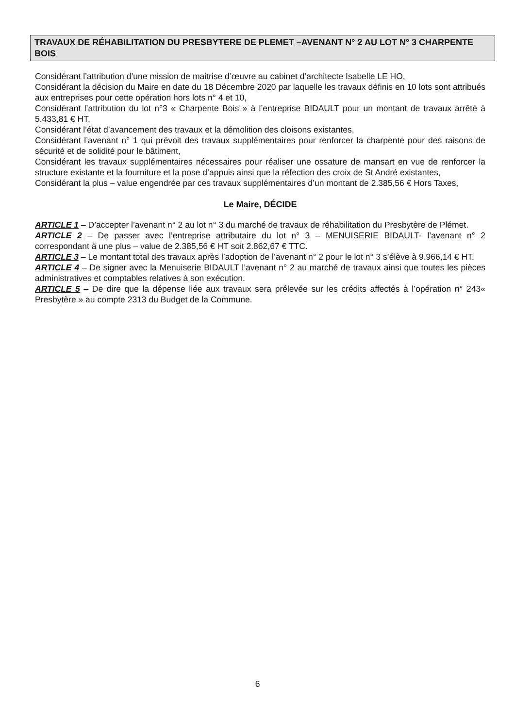TRAVAUX DE RÉHABILITATION DU PRESBYTERE DE PLEMET –AVENANT N° 2 AU LOT N° 3 CHARPENTE BOIS
Considérant l’attribution d’une mission de maitrise d’œuvre au cabinet d’architecte Isabelle LE HO,
Considérant la décision du Maire en date du 18 Décembre 2020 par laquelle les travaux définis en 10 lots sont attribués aux entreprises pour cette opération hors lots n° 4 et 10,
Considérant l’attribution du lot n°3 « Charpente Bois » à l’entreprise BIDAULT pour un montant de travaux arrêté à 5.433,81 € HT,
Considérant l’état d’avancement des travaux et la démolition des cloisons existantes,
Considérant l’avenant n° 1 qui prévoit des travaux supplémentaires pour renforcer la charpente pour des raisons de sécurité et de solidité pour le bâtiment,
Considérant les travaux supplémentaires nécessaires pour réaliser une ossature de mansart en vue de renforcer la structure existante et la fourniture et la pose d’appuis ainsi que la réfection des croix de St André existantes,
Considérant la plus – value engendrée par ces travaux supplémentaires d’un montant de 2.385,56 € Hors Taxes,
Le Maire, DÉCIDE
ARTICLE 1 – D’accepter l’avenant n° 2 au lot n° 3 du marché de travaux de réhabilitation du Presbytère de Plémet.
ARTICLE 2 – De passer avec l’entreprise attributaire du lot n° 3 – MENUISERIE BIDAULT- l’avenant n° 2 correspondant à une plus – value de 2.385,56 € HT soit 2.862,67 € TTC.
ARTICLE 3 – Le montant total des travaux après l’adoption de l’avenant n° 2 pour le lot n° 3 s’élève à 9.966,14 € HT.
ARTICLE 4 – De signer avec la Menuiserie BIDAULT l’avenant n° 2 au marché de travaux ainsi que toutes les pièces administratives et comptables relatives à son exécution.
ARTICLE 5 – De dire que la dépense liée aux travaux sera prélevée sur les crédits affectés à l’opération n° 243« Presbytère » au compte 2313 du Budget de la Commune.
6